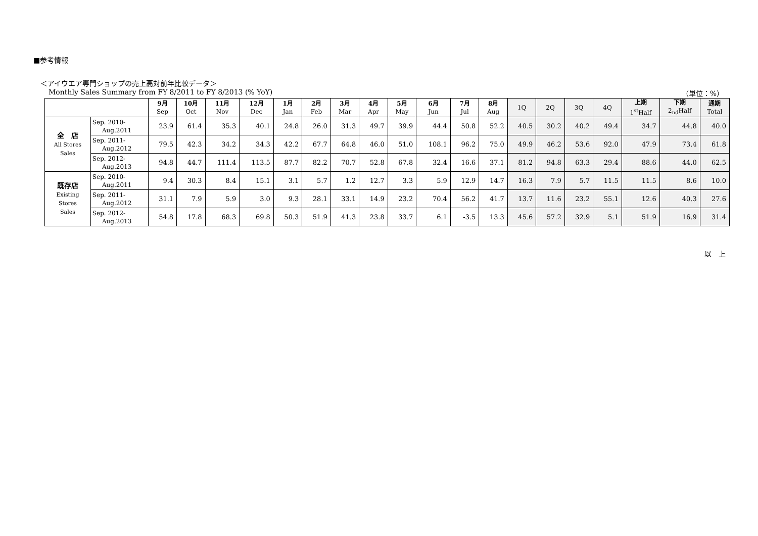■参考情報
＜アイウエア専門ショップの売上高対前年比較データ＞
Monthly Sales Summary from FY 8/2011 to FY 8/2013 (% YoY) （単位：%）
| | | 9月 Sep | 10月 Oct | 11月 Nov | 12月 Dec | 1月 Jan | 2月 Feb | 3月 Mar | 4月 Apr | 5月 May | 6月 Jun | 7月 Jul | 8月 Aug | 1Q | 2Q | 3Q | 4Q | 上期 1<sup>st</sup>Half | 下期 2<sub>nd</sub>Half | 通期 Total |
| --- | --- | --- | --- | --- | --- | --- | --- | --- | --- | --- | --- | --- | --- | --- | --- | --- | --- | --- | --- | --- |
| 全 店 All Stores Sales | Sep. 2010- Aug.2011 | 23.9 | 61.4 | 35.3 | 40.1 | 24.8 | 26.0 | 31.3 | 49.7 | 39.9 | 44.4 | 50.8 | 52.2 | 40.5 | 30.2 | 40.2 | 49.4 | 34.7 | 44.8 | 40.0 |
| | Sep. 2011- Aug.2012 | 79.5 | 42.3 | 34.2 | 34.3 | 42.2 | 67.7 | 64.8 | 46.0 | 51.0 | 108.1 | 96.2 | 75.0 | 49.9 | 46.2 | 53.6 | 92.0 | 47.9 | 73.4 | 61.8 |
| | Sep. 2012- Aug.2013 | 94.8 | 44.7 | 111.4 | 113.5 | 87.7 | 82.2 | 70.7 | 52.8 | 67.8 | 32.4 | 16.6 | 37.1 | 81.2 | 94.8 | 63.3 | 29.4 | 88.6 | 44.0 | 62.5 |
| 既存店 Existing Stores Sales | Sep. 2010- Aug.2011 | 9.4 | 30.3 | 8.4 | 15.1 | 3.1 | 5.7 | 1.2 | 12.7 | 3.3 | 5.9 | 12.9 | 14.7 | 16.3 | 7.9 | 5.7 | 11.5 | 11.5 | 8.6 | 10.0 |
| | Sep. 2011- Aug.2012 | 31.1 | 7.9 | 5.9 | 3.0 | 9.3 | 28.1 | 33.1 | 14.9 | 23.2 | 70.4 | 56.2 | 41.7 | 13.7 | 11.6 | 23.2 | 55.1 | 12.6 | 40.3 | 27.6 |
| | Sep. 2012- Aug.2013 | 54.8 | 17.8 | 68.3 | 69.8 | 50.3 | 51.9 | 41.3 | 23.8 | 33.7 | 6.1 | -3.5 | 13.3 | 45.6 | 57.2 | 32.9 | 5.1 | 51.9 | 16.9 | 31.4 |
以　上